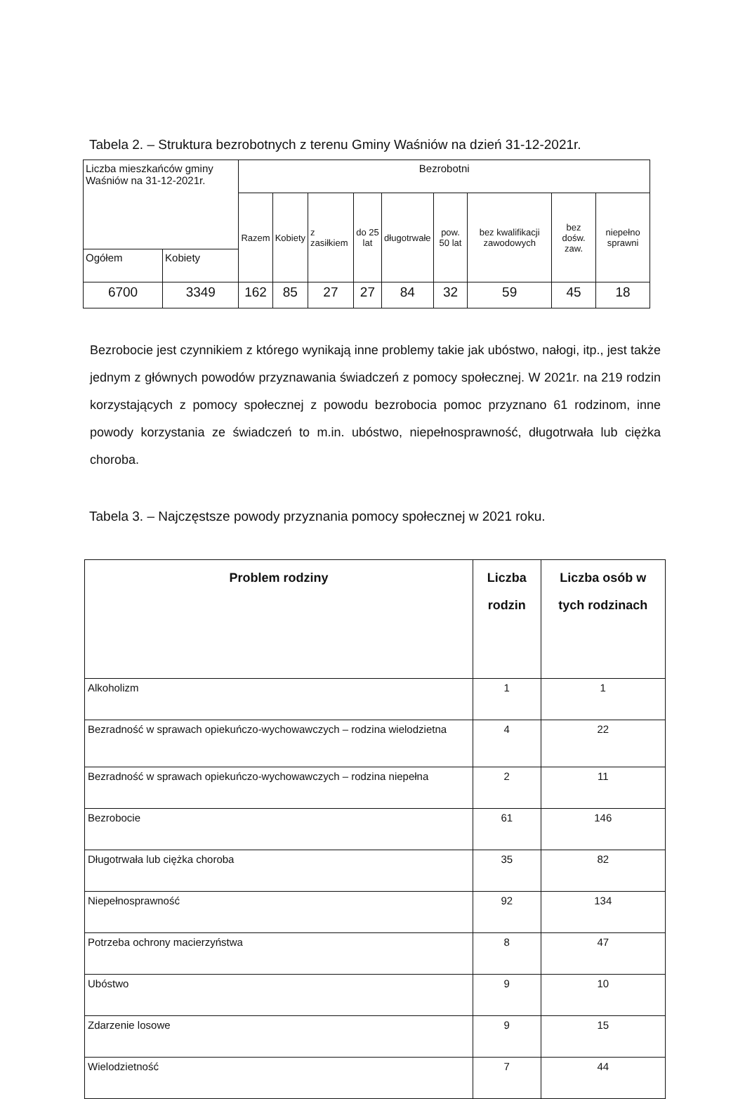Tabela 2. – Struktura bezrobotnych z terenu Gminy Waśniów na dzień 31-12-2021r.
| Liczba mieszkańców gminy Waśniów na 31-12-2021r. | | Bezrobotni | | | | | | | | |
| | | Razem | Kobiety | z zasiłkiem | do 25 lat | długotrwałe | pow. 50 lat | bez kwalifikacji zawodowych | bez dośw. zaw. | niepełno sprawni |
| Ogółem | Kobiety | | | | | | | | | |
| 6700 | 3349 | 162 | 85 | 27 | 27 | 84 | 32 | 59 | 45 | 18 |
Bezrobocie jest czynnikiem z którego wynikają inne problemy takie jak ubóstwo, nałogi, itp., jest także jednym z głównych powodów przyznawania świadczeń z pomocy społecznej. W 2021r. na 219 rodzin korzystających z pomocy społecznej z powodu bezrobocia pomoc przyznano 61 rodzinom, inne powody korzystania ze świadczeń to m.in. ubóstwo, niepełnosprawność, długotrwała lub ciężka choroba.
Tabela 3. – Najczęstsze powody przyznania pomocy społecznej w 2021 roku.
| Problem rodziny | Liczba rodzin | Liczba osób w tych rodzinach |
| --- | --- | --- |
| Alkoholizm | 1 | 1 |
| Bezradność w sprawach opiekuńczo-wychowawczych – rodzina wielodzietna | 4 | 22 |
| Bezradność w sprawach opiekuńczo-wychowawczych – rodzina niepełna | 2 | 11 |
| Bezrobocie | 61 | 146 |
| Długotrwała lub ciężka choroba | 35 | 82 |
| Niepełnosprawność | 92 | 134 |
| Potrzeba ochrony macierzyństwa | 8 | 47 |
| Ubóstwo | 9 | 10 |
| Zdarzenie losowe | 9 | 15 |
| Wielodzietność | 7 | 44 |